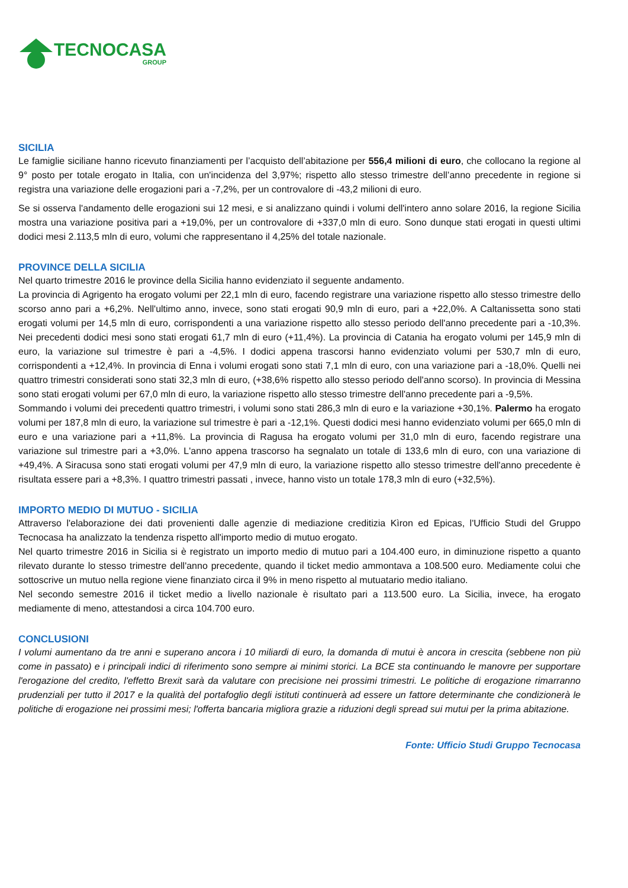TECNOCASA
GROUP
SICILIA
Le famiglie siciliane hanno ricevuto finanziamenti per l’acquisto dell’abitazione per 556,4 milioni di euro, che collocano la regione al 9° posto per totale erogato in Italia, con un'incidenza del 3,97%; rispetto allo stesso trimestre dell’anno precedente in regione si registra una variazione delle erogazioni pari a -7,2%, per un controvalore di -43,2 milioni di euro.
Se si osserva l'andamento delle erogazioni sui 12 mesi, e si analizzano quindi i volumi dell'intero anno solare 2016, la regione Sicilia mostra una variazione positiva pari a +19,0%, per un controvalore di +337,0 mln di euro. Sono dunque stati erogati in questi ultimi dodici mesi 2.113,5 mln di euro, volumi che rappresentano il 4,25% del totale nazionale.
PROVINCE DELLA SICILIA
Nel quarto trimestre 2016 le province della Sicilia hanno evidenziato il seguente andamento.
La provincia di Agrigento ha erogato volumi per 22,1 mln di euro, facendo registrare una variazione rispetto allo stesso trimestre dello scorso anno pari a +6,2%. Nell'ultimo anno, invece, sono stati erogati 90,9 mln di euro, pari a +22,0%. A Caltanissetta sono stati erogati volumi per 14,5 mln di euro, corrispondenti a una variazione rispetto allo stesso periodo dell'anno precedente pari a -10,3%. Nei precedenti dodici mesi sono stati erogati 61,7 mln di euro (+11,4%). La provincia di Catania ha erogato volumi per 145,9 mln di euro, la variazione sul trimestre è pari a -4,5%. I dodici appena trascorsi hanno evidenziato volumi per 530,7 mln di euro, corrispondenti a +12,4%. In provincia di Enna i volumi erogati sono stati 7,1 mln di euro, con una variazione pari a -18,0%. Quelli nei quattro trimestri considerati sono stati 32,3 mln di euro, (+38,6% rispetto allo stesso periodo dell'anno scorso). In provincia di Messina sono stati erogati volumi per 67,0 mln di euro, la variazione rispetto allo stesso trimestre dell'anno precedente pari a -9,5%.
Sommando i volumi dei precedenti quattro trimestri, i volumi sono stati 286,3 mln di euro e la variazione +30,1%. Palermo ha erogato volumi per 187,8 mln di euro, la variazione sul trimestre è pari a -12,1%. Questi dodici mesi hanno evidenziato volumi per 665,0 mln di euro e una variazione pari a +11,8%. La provincia di Ragusa ha erogato volumi per 31,0 mln di euro, facendo registrare una variazione sul trimestre pari a +3,0%. L'anno appena trascorso ha segnalato un totale di 133,6 mln di euro, con una variazione di +49,4%. A Siracusa sono stati erogati volumi per 47,9 mln di euro, la variazione rispetto allo stesso trimestre dell'anno precedente è risultata essere pari a +8,3%. I quattro trimestri passati , invece, hanno visto un totale 178,3 mln di euro (+32,5%).
IMPORTO MEDIO DI MUTUO - SICILIA
Attraverso l'elaborazione dei dati provenienti dalle agenzie di mediazione creditizia Kìron ed Epicas, l'Ufficio Studi del Gruppo Tecnocasa ha analizzato la tendenza rispetto all'importo medio di mutuo erogato.
Nel quarto trimestre 2016 in Sicilia si è registrato un importo medio di mutuo pari a 104.400 euro, in diminuzione rispetto a quanto rilevato durante lo stesso trimestre dell'anno precedente, quando il ticket medio ammontava a 108.500 euro. Mediamente colui che sottoscrive un mutuo nella regione viene finanziato circa il 9% in meno rispetto al mutuatario medio italiano.
Nel secondo semestre 2016 il ticket medio a livello nazionale è risultato pari a 113.500 euro. La Sicilia, invece, ha erogato mediamente di meno, attestandosi a circa 104.700 euro.
CONCLUSIONI
I volumi aumentano da tre anni e superano ancora i 10 miliardi di euro, la domanda di mutui è ancora in crescita (sebbene non più come in passato) e i principali indici di riferimento sono sempre ai minimi storici. La BCE sta continuando le manovre per supportare l'erogazione del credito, l'effetto Brexit sarà da valutare con precisione nei prossimi trimestri. Le politiche di erogazione rimarranno prudenziali per tutto il 2017 e la qualità del portafoglio degli istituti continuerà ad essere un fattore determinante che condizionerà le politiche di erogazione nei prossimi mesi; l'offerta bancaria migliora grazie a riduzioni degli spread sui mutui per la prima abitazione.
Fonte: Ufficio Studi Gruppo Tecnocasa